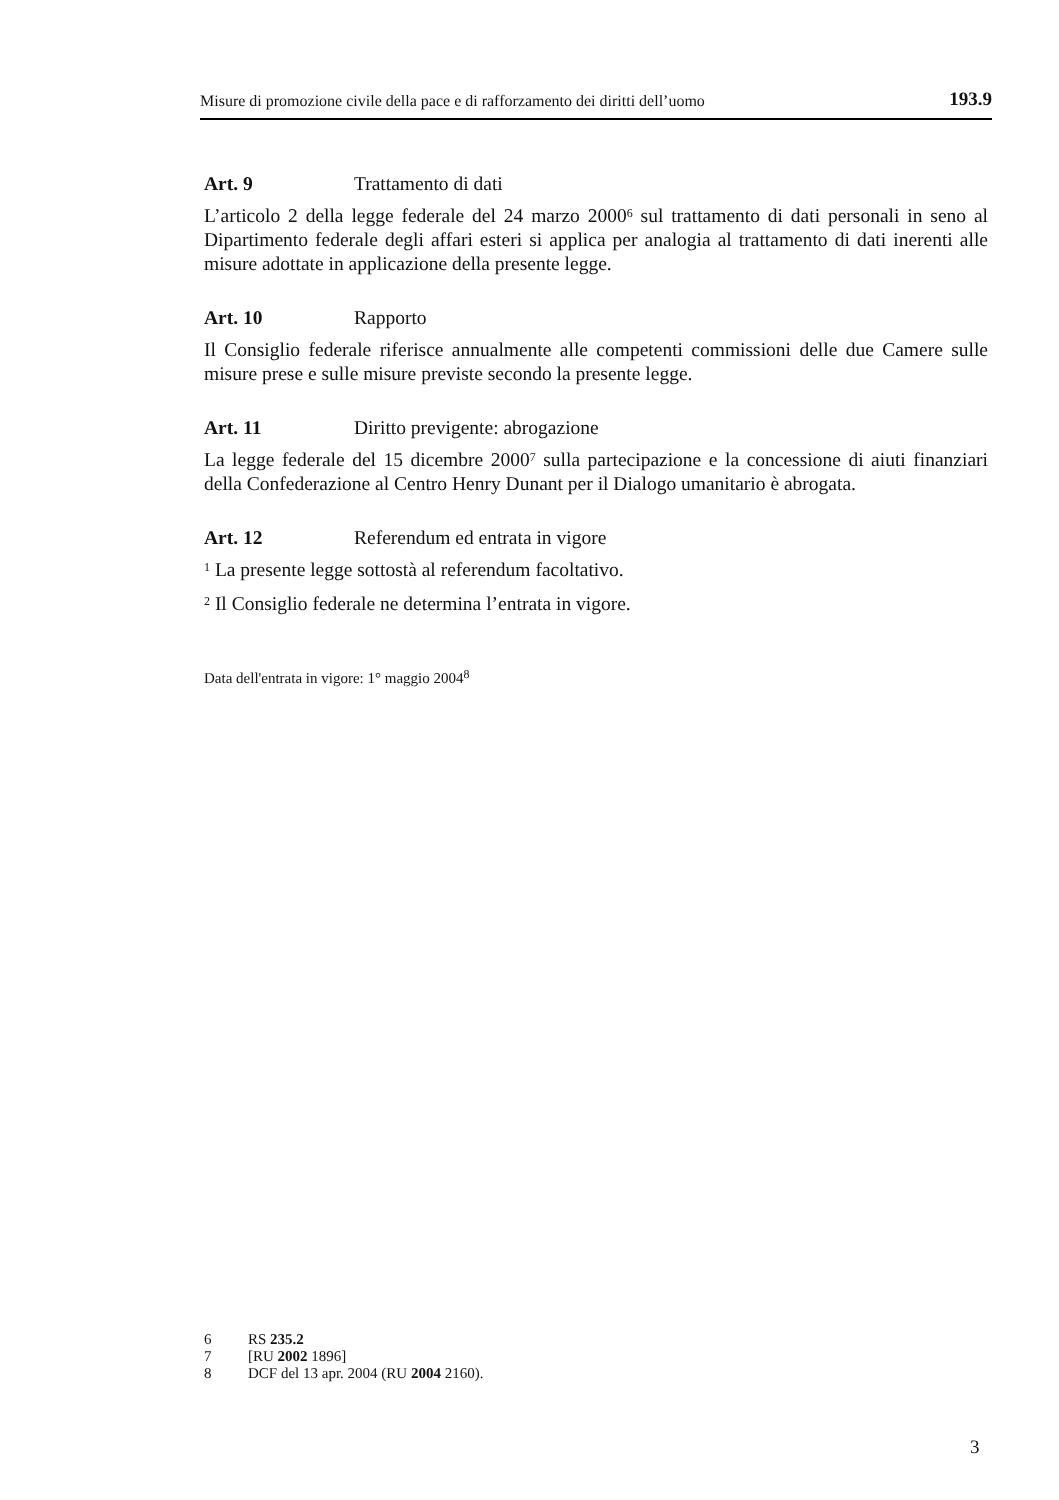Misure di promozione civile della pace e di rafforzamento dei diritti dell’uomo 193.9
Art. 9 Trattamento di dati
L’articolo 2 della legge federale del 24 marzo 2000<sup>6</sup> sul trattamento di dati personali in seno al Dipartimento federale degli affari esteri si applica per analogia al trattamento di dati inerenti alle misure adottate in applicazione della presente legge.
Art. 10 Rapporto
Il Consiglio federale riferisce annualmente alle competenti commissioni delle due Camere sulle misure prese e sulle misure previste secondo la presente legge.
Art. 11 Diritto previgente: abrogazione
La legge federale del 15 dicembre 2000<sup>7</sup> sulla partecipazione e la concessione di aiuti finanziari della Confederazione al Centro Henry Dunant per il Dialogo umanitario è abrogata.
Art. 12 Referendum ed entrata in vigore
<sup>1</sup> La presente legge sottostà al referendum facoltativo.
<sup>2</sup> Il Consiglio federale ne determina l’entrata in vigore.
Data dell'entrata in vigore: 1° maggio 2004<sup>8</sup>
6 RS 235.2
7 [RU 2002 1896]
8 DCF del 13 apr. 2004 (RU 2004 2160).
3